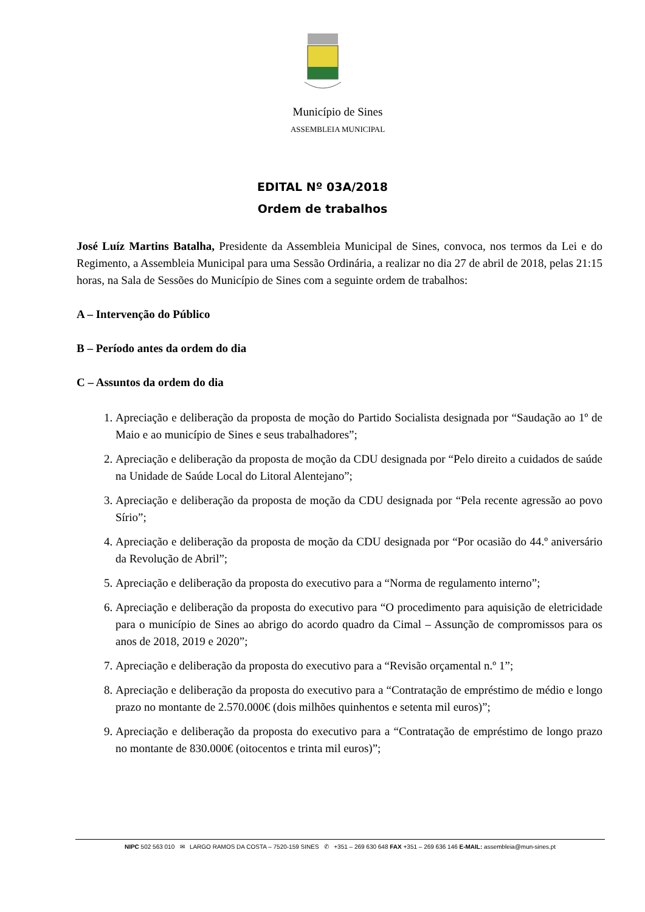Município de Sines
ASSEMBLEIA MUNICIPAL
EDITAL Nº 03A/2018
Ordem de trabalhos
José Luíz Martins Batalha, Presidente da Assembleia Municipal de Sines, convoca, nos termos da Lei e do Regimento, a Assembleia Municipal para uma Sessão Ordinária, a realizar no dia 27 de abril de 2018, pelas 21:15 horas, na Sala de Sessões do Município de Sines com a seguinte ordem de trabalhos:
A – Intervenção do Público
B – Período antes da ordem do dia
C – Assuntos da ordem do dia
1. Apreciação e deliberação da proposta de moção do Partido Socialista designada por “Saudação ao 1º de Maio e ao município de Sines e seus trabalhadores”;
2. Apreciação e deliberação da proposta de moção da CDU designada por “Pelo direito a cuidados de saúde na Unidade de Saúde Local do Litoral Alentejano”;
3. Apreciação e deliberação da proposta de moção da CDU designada por “Pela recente agressão ao povo Sírio”;
4. Apreciação e deliberação da proposta de moção da CDU designada por “Por ocasião do 44.º aniversário da Revolução de Abril”;
5. Apreciação e deliberação da proposta do executivo para a “Norma de regulamento interno”;
6. Apreciação e deliberação da proposta do executivo para “O procedimento para aquisição de eletricidade para o município de Sines ao abrigo do acordo quadro da Cimal – Assunção de compromissos para os anos de 2018, 2019 e 2020”;
7. Apreciação e deliberação da proposta do executivo para a “Revisão orçamental n.º 1”;
8. Apreciação e deliberação da proposta do executivo para a “Contratação de empréstimo de médio e longo prazo no montante de 2.570.000€ (dois milhões quinhentos e setenta mil euros)”;
9. Apreciação e deliberação da proposta do executivo para a “Contratação de empréstimo de longo prazo no montante de 830.000€ (oitocentos e trinta mil euros)”;
NIPC 502 563 010 ✉ LARGO RAMOS DA COSTA – 7520-159 SINES ✆ +351 – 269 630 648 FAX +351 – 269 636 146 E-MAIL: assembleia@mun-sines.pt